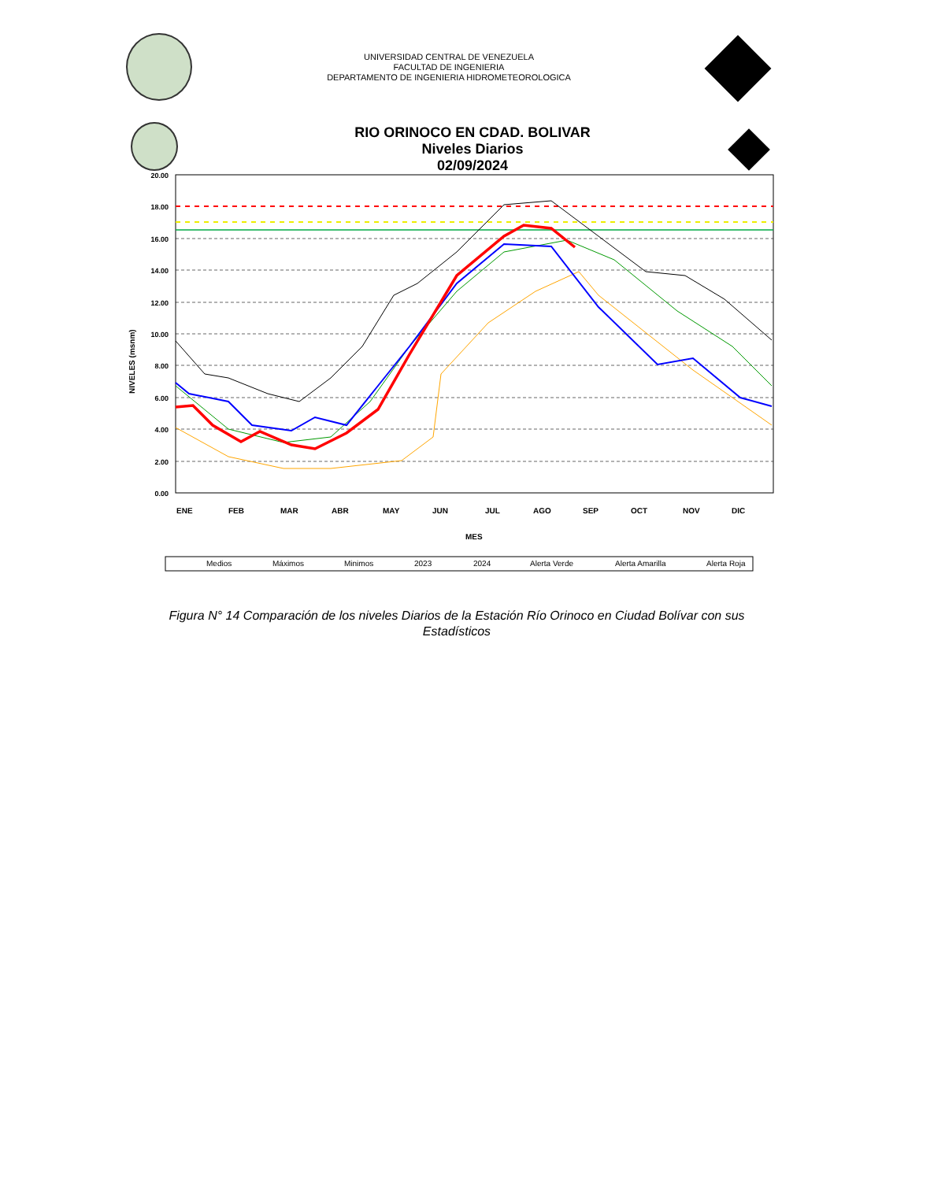UNIVERSIDAD CENTRAL DE VENEZUELA
FACULTAD DE INGENIERIA
DEPARTAMENTO DE INGENIERIA HIDROMETEOROLOGICA
RIO ORINOCO EN CDAD. BOLIVAR
Niveles Diarios
02/09/2024
20.00
18.00
16.00
14.00
12.00
10.00
8.00
6.00
4.00
2.00
0.00
ENE
FEB
MAR
ABR
MAY
JUN
JUL
AGO
SEP
OCT
NOV
DIC
MES
NIVELES (msnm)
Medios
Máximos
Minimos
2023
2024
Alerta Verde
Alerta Amarilla
Alerta Roja
Figura N° 14 Comparación de los niveles Diarios de la Estación Río Orinoco en Ciudad Bolívar con sus Estadísticos